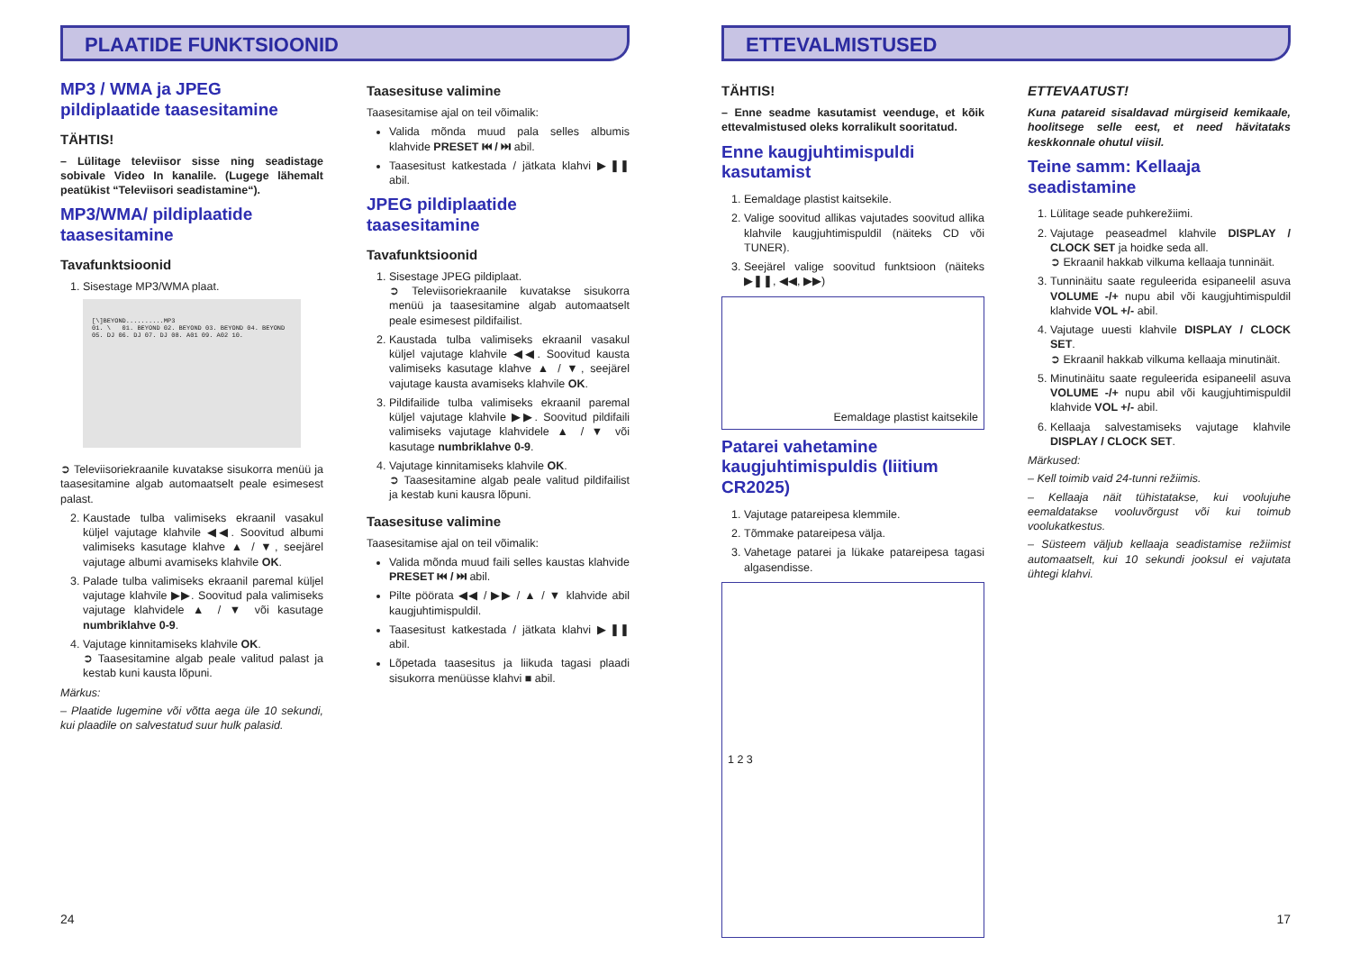PLAATIDE FUNKTSIOONID
MP3 / WMA ja JPEG pildiplaatide taasesitamine
TÄHTIS!
– Lülitage televiisor sisse ning seadistage sobivale Video In kanalile. (Lugege lähemalt peatükist “Televiisori seadistamine“).
MP3/WMA/ pildiplaatide taasesitamine
Tavafunktsioonid
1. Sisestage MP3/WMA plaat.
[\]BEYOND..........MP3
01. \ 01. BEYOND 02. BEYOND 03. BEYOND 04. BEYOND 05. DJ 06. DJ 07. DJ 08. A01 09. A02 10.
➲ Televiisoriekraanile kuvatakse sisukorra menüü ja taasesitamine algab automaatselt peale esimesest palast.
2. Kaustade tulba valimiseks ekraanil vasakul küljel vajutage klahvile ◀◀. Soovitud albumi valimiseks kasutage klahve ▲ / ▼, seejärel vajutage albumi avamiseks klahvile OK.
3. Palade tulba valimiseks ekraanil paremal küljel vajutage klahvile ▶▶. Soovitud pala valimiseks vajutage klahvidele ▲ / ▼ või kasutage numbriklahve 0-9.
4. Vajutage kinnitamiseks klahvile OK.
➲ Taasesitamine algab peale valitud palast ja kestab kuni kausta lõpuni.
Märkus:
– Plaatide lugemine või võtta aega üle 10 sekundi, kui plaadile on salvestatud suur hulk palasid.
Taasesituse valimine
Taasesitamise ajal on teil võimalik:
Valida mõnda muud pala selles albumis klahvide PRESET ⏮ / ⏭ abil.
Taasesitust katkestada / jätkata klahvi ▶❚❚ abil.
JPEG pildiplaatide taasesitamine
Tavafunktsioonid
1. Sisestage JPEG pildiplaat.
➲ Televiisoriekraanile kuvatakse sisukorra menüü ja taasesitamine algab automaatselt peale esimesest pildifailist.
2. Kaustada tulba valimiseks ekraanil vasakul küljel vajutage klahvile ◀◀. Soovitud kausta valimiseks kasutage klahve ▲ / ▼, seejärel vajutage kausta avamiseks klahvile OK.
3. Pildifailide tulba valimiseks ekraanil paremal küljel vajutage klahvile ▶▶. Soovitud pildifaili valimiseks vajutage klahvidele ▲ / ▼ või kasutage numbriklahve 0-9.
4. Vajutage kinnitamiseks klahvile OK.
➲ Taasesitamine algab peale valitud pildifailist ja kestab kuni kausra lõpuni.
Taasesituse valimine
Taasesitamise ajal on teil võimalik:
Valida mõnda muud faili selles kaustas klahvide PRESET ⏮ / ⏭ abil.
Pilte pöörata ◀◀ / ▶▶ / ▲ / ▼ klahvide abil kaugjuhtimispuldil.
Taasesitust katkestada / jätkata klahvi ▶❚❚ abil.
Lõpetada taasesitus ja liikuda tagasi plaadi sisukorra menüüsse klahvi ■ abil.
24
ETTEVALMISTUSED
TÄHTIS!
– Enne seadme kasutamist veenduge, et kõik ettevalmistused oleks korralikult sooritatud.
Enne kaugjuhtimispuldi kasutamist
1. Eemaldage plastist kaitsekile.
2. Valige soovitud allikas vajutades soovitud allika klahvile kaugjuhtimispuldil (näiteks CD või TUNER).
3. Seejärel valige soovitud funktsioon (näiteks ▶❚❚, ◀◀, ▶▶)
Eemaldage plastist kaitsekile
Patarei vahetamine kaugjuhtimispuldis (liitium CR2025)
1. Vajutage patareipesa klemmile.
2. Tõmmake patareipesa välja.
3. Vahetage patarei ja lükake patareipesa tagasi algasendisse.
1 2 3
ETTEVAATUST!
Kuna patareid sisaldavad mürgiseid kemikaale, hoolitsege selle eest, et need hävitataks keskkonnale ohutul viisil.
Teine samm: Kellaaja seadistamine
1. Lülitage seade puhkerežiimi.
2. Vajutage peaseadmel klahvile DISPLAY / CLOCK SET ja hoidke seda all.
➲ Ekraanil hakkab vilkuma kellaaja tunninäit.
3. Tunninäitu saate reguleerida esipaneelil asuva VOLUME -/+ nupu abil või kaugjuhtimispuldil klahvide VOL +/- abil.
4. Vajutage uuesti klahvile DISPLAY / CLOCK SET.
➲ Ekraanil hakkab vilkuma kellaaja minutinäit.
5. Minutinäitu saate reguleerida esipaneelil asuva VOLUME -/+ nupu abil või kaugjuhtimispuldil klahvide VOL +/- abil.
6. Kellaaja salvestamiseks vajutage klahvile DISPLAY / CLOCK SET.
Märkused:
– Kell toimib vaid 24-tunni režiimis.
– Kellaaja näit tühistatakse, kui voolujuhe eemaldatakse vooluvõrgust või kui toimub voolukatkestus.
– Süsteem väljub kellaaja seadistamise režiimist automaatselt, kui 10 sekundi jooksul ei vajutata ühtegi klahvi.
17